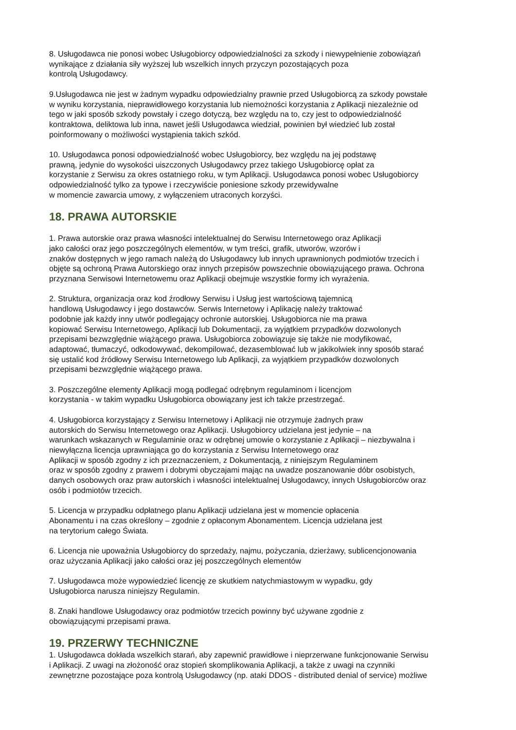8. Usługodawca nie ponosi wobec Usługobiorcy odpowiedzialności za szkody i niewypełnienie zobowiązań
wynikające z działania siły wyższej lub wszelkich innych przyczyn pozostających poza
kontrolą Usługodawcy.
9.Usługodawca nie jest w żadnym wypadku odpowiedzialny prawnie przed Usługobiorcą za szkody powstałe
w wyniku korzystania, nieprawidłowego korzystania lub niemożności korzystania z Aplikacji niezależnie od
tego w jaki sposób szkody powstały i czego dotyczą, bez względu na to, czy jest to odpowiedzialność
kontraktowa, deliktowa lub inna, nawet jeśli Usługodawca wiedział, powinien był wiedzieć lub został
poinformowany o możliwości wystąpienia takich szkód.
10. Usługodawca ponosi odpowiedzialność wobec Usługobiorcy, bez względu na jej podstawę
prawną, jedynie do wysokości uiszczonych Usługodawcy przez takiego Usługobiorcę opłat za
korzystanie z Serwisu za okres ostatniego roku, w tym Aplikacji. Usługodawca ponosi wobec Usługobiorcy
odpowiedzialność tylko za typowe i rzeczywiście poniesione szkody przewidywalne
w momencie zawarcia umowy, z wyłączeniem utraconych korzyści.
18. PRAWA AUTORSKIE
1. Prawa autorskie oraz prawa własności intelektualnej do Serwisu Internetowego oraz Aplikacji
jako całości oraz jego poszczególnych elementów, w tym treści, grafik, utworów, wzorów i
znaków dostępnych w jego ramach należą do Usługodawcy lub innych uprawnionych podmiotów trzecich i
objęte są ochroną Prawa Autorskiego oraz innych przepisów powszechnie obowiązującego prawa. Ochrona
przyznana Serwisowi Internetowemu oraz Aplikacji obejmuje wszystkie formy ich wyrażenia.
2. Struktura, organizacja oraz kod źrodłowy Serwisu i Usług jest wartościową tajemnicą
handlową Usługodawcy i jego dostawców. Serwis Internetowy i Aplikację należy traktować
podobnie jak każdy inny utwór podlegający ochronie autorskiej. Usługobiorca nie ma prawa
kopiować Serwisu Internetowego, Aplikacji lub Dokumentacji, za wyjątkiem przypadków dozwolonych
przepisami bezwzględnie wiążącego prawa. Usługobiorca zobowiązuje się także nie modyfikować,
adaptować, tłumaczyć, odkodowywać, dekompilować, dezasemblować lub w jakikolwiek inny sposób starać
się ustalić kod źródłowy Serwisu Internetowego lub Aplikacji, za wyjątkiem przypadków dozwolonych
przepisami bezwzględnie wiążącego prawa.
3. Poszczególne elementy Aplikacji mogą podlegać odrębnym regulaminom i licencjom
korzystania - w takim wypadku Usługobiorca obowiązany jest ich także przestrzegać.
4. Usługobiorca korzystający z Serwisu Internetowy i Aplikacji nie otrzymuje żadnych praw
autorskich do Serwisu Internetowego oraz Aplikacji. Usługobiorcy udzielana jest jedynie – na
warunkach wskazanych w Regulaminie oraz w odrębnej umowie o korzystanie z Aplikacji – niezbywalna i
niewyłączna licencja uprawniająca go do korzystania z Serwisu Internetowego oraz
Aplikacji w sposób zgodny z ich przeznaczeniem, z Dokumentacją, z niniejszym Regulaminem
oraz w sposób zgodny z prawem i dobrymi obyczajami mając na uwadze poszanowanie dóbr osobistych,
danych osobowych oraz praw autorskich i własności intelektualnej Usługodawcy, innych Usługobiorców oraz
osób i podmiotów trzecich.
5. Licencja w przypadku odpłatnego planu Aplikacji udzielana jest w momencie opłacenia
Abonamentu i na czas określony – zgodnie z opłaconym Abonamentem. Licencja udzielana jest
na terytorium całego Świata.
6. Licencja nie upoważnia Usługobiorcy do sprzedaży, najmu, pożyczania, dzierżawy, sublicencjonowania
oraz użyczania Aplikacji jako całości oraz jej poszczególnych elementów
7. Usługodawca może wypowiedzieć licencję ze skutkiem natychmiastowym w wypadku, gdy
Usługobiorca narusza niniejszy Regulamin.
8. Znaki handlowe Usługodawcy oraz podmiotów trzecich powinny być używane zgodnie z
obowiązującymi przepisami prawa.
19. PRZERWY TECHNICZNE
1. Usługodawca dokłada wszelkich starań, aby zapewnić prawidłowe i nieprzerwane funkcjonowanie Serwisu
i Aplikacji. Z uwagi na złożoność oraz stopień skomplikowania Aplikacji, a także z uwagi na czynniki
zewnętrzne pozostające poza kontrolą Usługodawcy (np. ataki DDOS - distributed denial of service) możliwe